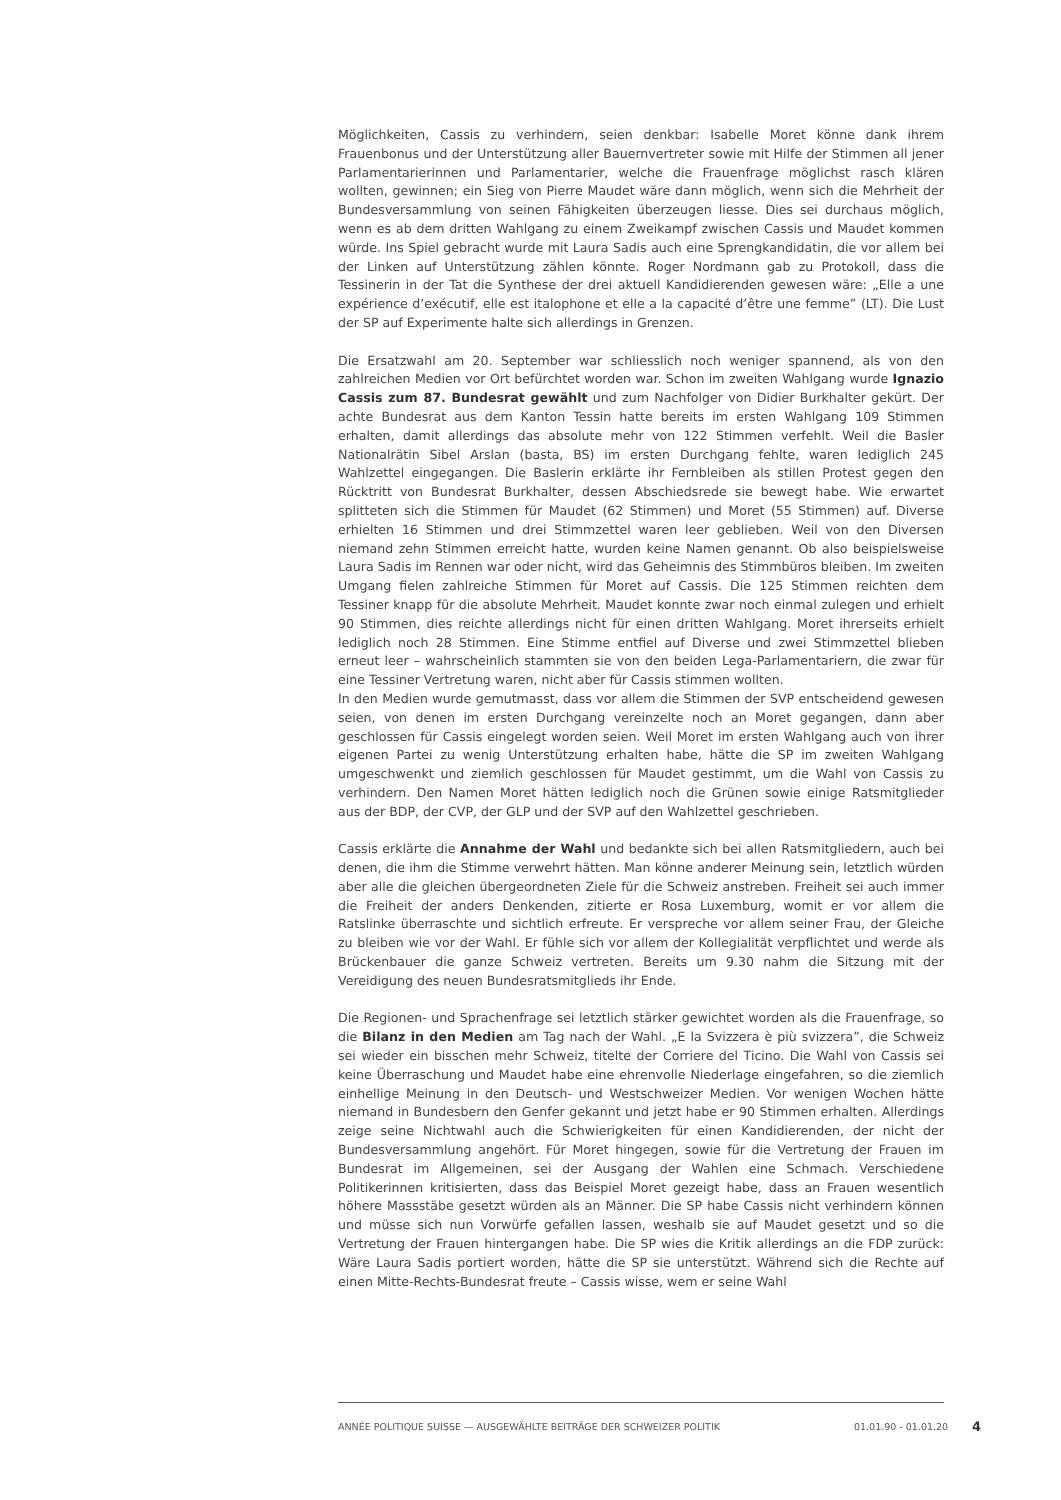Möglichkeiten, Cassis zu verhindern, seien denkbar: Isabelle Moret könne dank ihrem Frauenbonus und der Unterstützung aller Bauernvertreter sowie mit Hilfe der Stimmen all jener Parlamentarierinnen und Parlamentarier, welche die Frauenfrage möglichst rasch klären wollten, gewinnen; ein Sieg von Pierre Maudet wäre dann möglich, wenn sich die Mehrheit der Bundesversammlung von seinen Fähigkeiten überzeugen liesse. Dies sei durchaus möglich, wenn es ab dem dritten Wahlgang zu einem Zweikampf zwischen Cassis und Maudet kommen würde. Ins Spiel gebracht wurde mit Laura Sadis auch eine Sprengkandidatin, die vor allem bei der Linken auf Unterstützung zählen könnte. Roger Nordmann gab zu Protokoll, dass die Tessinerin in der Tat die Synthese der drei aktuell Kandidierenden gewesen wäre: „Elle a une expérience d’exécutif, elle est italophone et elle a la capacité d’être une femme” (LT). Die Lust der SP auf Experimente halte sich allerdings in Grenzen.
Die Ersatzwahl am 20. September war schliesslich noch weniger spannend, als von den zahlreichen Medien vor Ort befürchtet worden war. Schon im zweiten Wahlgang wurde Ignazio Cassis zum 87. Bundesrat gewählt und zum Nachfolger von Didier Burkhalter gekürt. Der achte Bundesrat aus dem Kanton Tessin hatte bereits im ersten Wahlgang 109 Stimmen erhalten, damit allerdings das absolute mehr von 122 Stimmen verfehlt. Weil die Basler Nationalrätin Sibel Arslan (basta, BS) im ersten Durchgang fehlte, waren lediglich 245 Wahlzettel eingegangen. Die Baslerin erklärte ihr Fernbleiben als stillen Protest gegen den Rücktritt von Bundesrat Burkhalter, dessen Abschiedsrede sie bewegt habe. Wie erwartet splitteten sich die Stimmen für Maudet (62 Stimmen) und Moret (55 Stimmen) auf. Diverse erhielten 16 Stimmen und drei Stimmzettel waren leer geblieben. Weil von den Diversen niemand zehn Stimmen erreicht hatte, wurden keine Namen genannt. Ob also beispielsweise Laura Sadis im Rennen war oder nicht, wird das Geheimnis des Stimmbüros bleiben. Im zweiten Umgang fielen zahlreiche Stimmen für Moret auf Cassis. Die 125 Stimmen reichten dem Tessiner knapp für die absolute Mehrheit. Maudet konnte zwar noch einmal zulegen und erhielt 90 Stimmen, dies reichte allerdings nicht für einen dritten Wahlgang. Moret ihrerseits erhielt lediglich noch 28 Stimmen. Eine Stimme entfiel auf Diverse und zwei Stimmzettel blieben erneut leer – wahrscheinlich stammten sie von den beiden Lega-Parlamentariern, die zwar für eine Tessiner Vertretung waren, nicht aber für Cassis stimmen wollten.
In den Medien wurde gemutmasst, dass vor allem die Stimmen der SVP entscheidend gewesen seien, von denen im ersten Durchgang vereinzelte noch an Moret gegangen, dann aber geschlossen für Cassis eingelegt worden seien. Weil Moret im ersten Wahlgang auch von ihrer eigenen Partei zu wenig Unterstützung erhalten habe, hätte die SP im zweiten Wahlgang umgeschwenkt und ziemlich geschlossen für Maudet gestimmt, um die Wahl von Cassis zu verhindern. Den Namen Moret hätten lediglich noch die Grünen sowie einige Ratsmitglieder aus der BDP, der CVP, der GLP und der SVP auf den Wahlzettel geschrieben.
Cassis erklärte die Annahme der Wahl und bedankte sich bei allen Ratsmitgliedern, auch bei denen, die ihm die Stimme verwehrt hätten. Man könne anderer Meinung sein, letztlich würden aber alle die gleichen übergeordneten Ziele für die Schweiz anstreben. Freiheit sei auch immer die Freiheit der anders Denkenden, zitierte er Rosa Luxemburg, womit er vor allem die Ratslinke überraschte und sichtlich erfreute. Er verspreche vor allem seiner Frau, der Gleiche zu bleiben wie vor der Wahl. Er fühle sich vor allem der Kollegialität verpflichtet und werde als Brückenbauer die ganze Schweiz vertreten. Bereits um 9.30 nahm die Sitzung mit der Vereidigung des neuen Bundesratsmitglieds ihr Ende.
Die Regionen- und Sprachenfrage sei letztlich stärker gewichtet worden als die Frauenfrage, so die Bilanz in den Medien am Tag nach der Wahl. „E la Svizzera è più svizzera”, die Schweiz sei wieder ein bisschen mehr Schweiz, titelte der Corriere del Ticino. Die Wahl von Cassis sei keine Überraschung und Maudet habe eine ehrenvolle Niederlage eingefahren, so die ziemlich einhellige Meinung in den Deutsch- und Westschweizer Medien. Vor wenigen Wochen hätte niemand in Bundesbern den Genfer gekannt und jetzt habe er 90 Stimmen erhalten. Allerdings zeige seine Nichtwahl auch die Schwierigkeiten für einen Kandidierenden, der nicht der Bundesversammlung angehört. Für Moret hingegen, sowie für die Vertretung der Frauen im Bundesrat im Allgemeinen, sei der Ausgang der Wahlen eine Schmach. Verschiedene Politikerinnen kritisierten, dass das Beispiel Moret gezeigt habe, dass an Frauen wesentlich höhere Massstäbe gesetzt würden als an Männer. Die SP habe Cassis nicht verhindern können und müsse sich nun Vorwürfe gefallen lassen, weshalb sie auf Maudet gesetzt und so die Vertretung der Frauen hintergangen habe. Die SP wies die Kritik allerdings an die FDP zurück: Wäre Laura Sadis portiert worden, hätte die SP sie unterstützt. Während sich die Rechte auf einen Mitte-Rechts-Bundesrat freute – Cassis wisse, wem er seine Wahl
ANNÉE POLITIQUE SUISSE — AUSGEWÄHLTE BEITRÄGE DER SCHWEIZER POLITIK 01.01.90 - 01.01.20 4